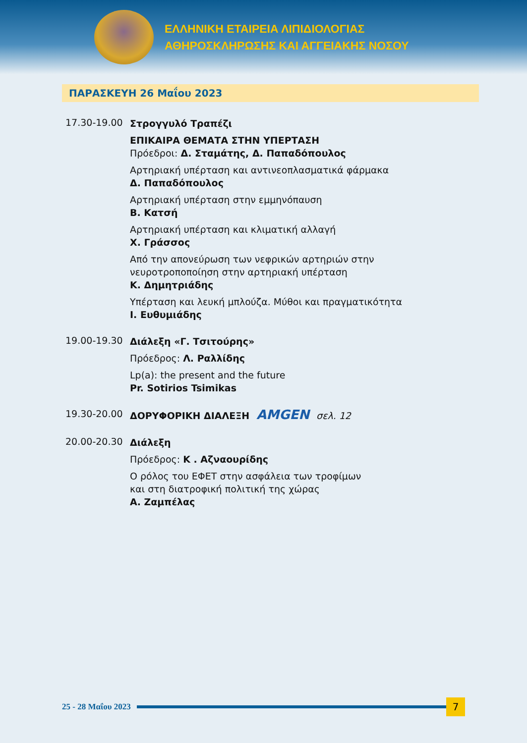ΕΛΛΗΝΙΚΗ ΕΤΑΙΡΕΙΑ ΛΙΠΙΔΙΟΛΟΓΙΑΣ
ΑΘΗΡΟΣΚΛΗΡΩΣΗΣ ΚΑΙ ΑΓΓΕΙΑΚΗΣ ΝΟΣΟΥ
ΠΑΡΑΣΚΕΥΗ 26 Μαΐου 2023
17.30-19.00
Στρογγυλό Τραπέζι
ΕΠΙΚΑΙΡΑ ΘΕΜΑΤΑ ΣΤΗΝ ΥΠΕΡΤΑΣΗ
Πρόεδροι: Δ. Σταμάτης, Δ. Παπαδόπουλος
Αρτηριακή υπέρταση και αντινεοπλασματικά φάρμακα
Δ. Παπαδόπουλος
Αρτηριακή υπέρταση στην εμμηνόπαυση
Β. Κατσή
Αρτηριακή υπέρταση και κλιματική αλλαγή
Χ. Γράσσος
Από την απονεύρωση των νεφρικών αρτηριών στην
νευροτροποποίηση στην αρτηριακή υπέρταση
Κ. Δημητριάδης
Υπέρταση και λευκή μπλούζα. Μύθοι και πραγματικότητα
Ι. Ευθυμιάδης
19.00-19.30
Διάλεξη «Γ. Τσιτούρης»
Πρόεδρος: Λ. Ραλλίδης
Lp(a): the present and the future
Pr. Sotirios Tsimikas
19.30-20.00
ΔΟΡΥΦΟΡΙΚΗ ΔΙΑΛΕΞΗ AMGEN σελ. 12
20.00-20.30
Διάλεξη
Πρόεδρος: Κ . Αζναουρίδης
Ο ρόλος του ΕΦΕΤ στην ασφάλεια των τροφίμων
και στη διατροφική πολιτική της χώρας
Α. Ζαμπέλας
25 - 28 Μαΐου 2023
7